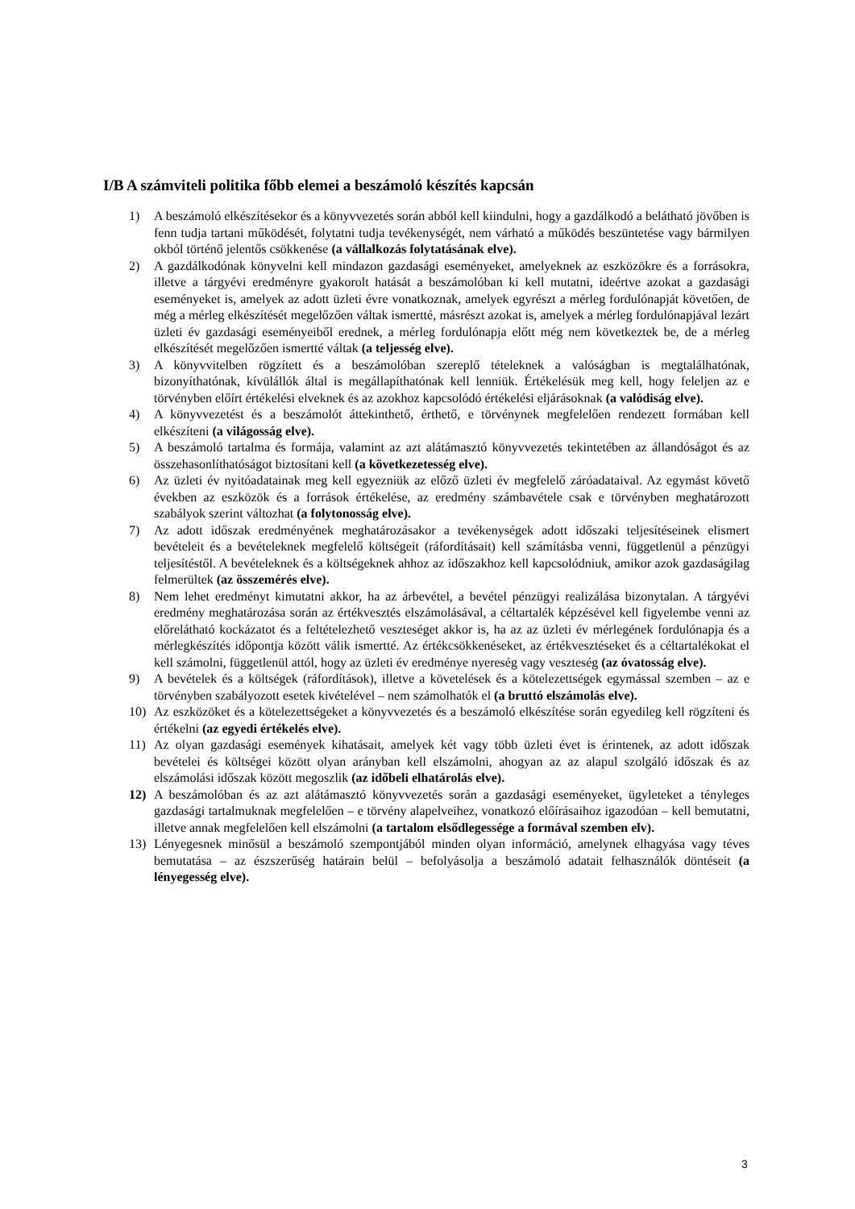I/B A számviteli politika főbb elemei a beszámoló készítés kapcsán
1) A beszámoló elkészítésekor és a könyvvezetés során abból kell kiindulni, hogy a gazdálkodó a belátható jövőben is fenn tudja tartani működését, folytatni tudja tevékenységét, nem várható a működés beszüntetése vagy bármilyen okból történő jelentős csökkenése (a vállalkozás folytatásának elve).
2) A gazdálkodónak könyvelni kell mindazon gazdasági eseményeket, amelyeknek az eszközökre és a forrásokra, illetve a tárgyévi eredményre gyakorolt hatását a beszámolóban ki kell mutatni, ideértve azokat a gazdasági eseményeket is, amelyek az adott üzleti évre vonatkoznak, amelyek egyrészt a mérleg fordulónapját követően, de még a mérleg elkészítését megelőzően váltak ismertté, másrészt azokat is, amelyek a mérleg fordulónapjával lezárt üzleti év gazdasági eseményeiből erednek, a mérleg fordulónapja előtt még nem következtek be, de a mérleg elkészítését megelőzően ismertté váltak (a teljesség elve).
3) A könyvvitelben rögzített és a beszámolóban szereplő tételeknek a valóságban is megtalálhatónak, bizonyíthatónak, kívülállók által is megállapíthatónak kell lenniük. Értékelésük meg kell, hogy feleljen az e törvényben előírt értékelési elveknek és az azokhoz kapcsolódó értékelési eljárásoknak (a valódiság elve).
4) A könyvvezetést és a beszámolót áttekinthető, érthető, e törvénynek megfelelően rendezett formában kell elkészíteni (a világosság elve).
5) A beszámoló tartalma és formája, valamint az azt alátámasztó könyvvezetés tekintetében az állandóságot és az összehasonlíthatóságot biztosítani kell (a következetesség elve).
6) Az üzleti év nyitóadatainak meg kell egyezniük az előző üzleti év megfelelő záróadataival. Az egymást követő években az eszközök és a források értékelése, az eredmény számbavétele csak e törvényben meghatározott szabályok szerint változhat (a folytonosság elve).
7) Az adott időszak eredményének meghatározásakor a tevékenységek adott időszaki teljesítéseinek elismert bevételeit és a bevételeknek megfelelő költségeit (ráfordításait) kell számításba venni, függetlenül a pénzügyi teljesítéstől. A bevételeknek és a költségeknek ahhoz az időszakhoz kell kapcsolódniuk, amikor azok gazdaságilag felmerültek (az összemérés elve).
8) Nem lehet eredményt kimutatni akkor, ha az árbevétel, a bevétel pénzügyi realizálása bizonytalan. A tárgyévi eredmény meghatározása során az értékvesztés elszámolásával, a céltartalék képzésével kell figyelembe venni az előrelátható kockázatot és a feltételezhető veszteséget akkor is, ha az az üzleti év mérlegének fordulónapja és a mérlegkészítés időpontja között válik ismertté. Az értékcsökkenéseket, az értékvesztéseket és a céltartalékokat el kell számolni, függetlenül attól, hogy az üzleti év eredménye nyereség vagy veszteség (az óvatosság elve).
9) A bevételek és a költségek (ráfordítások), illetve a követelések és a kötelezettségek egymással szemben – az e törvényben szabályozott esetek kivételével – nem számolhatók el (a bruttó elszámolás elve).
10) Az eszközöket és a kötelezettségeket a könyvvezetés és a beszámoló elkészítése során egyedileg kell rögzíteni és értékelni (az egyedi értékelés elve).
11) Az olyan gazdasági események kihatásait, amelyek két vagy több üzleti évet is érintenek, az adott időszak bevételei és költségei között olyan arányban kell elszámolni, ahogyan az az alapul szolgáló időszak és az elszámolási időszak között megoszlik (az időbeli elhatárolás elve).
12) A beszámolóban és az azt alátámasztó könyvvezetés során a gazdasági eseményeket, ügyleteket a tényleges gazdasági tartalmuknak megfelelően – e törvény alapelveihez, vonatkozó előírásaihoz igazodóan – kell bemutatni, illetve annak megfelelően kell elszámolni (a tartalom elsődlegessége a formával szemben elv).
13) Lényegesnek minősül a beszámoló szempontjából minden olyan információ, amelynek elhagyása vagy téves bemutatása – az észszerűség határain belül – befolyásolja a beszámoló adatait felhasználók döntéseit (a lényegesség elve).
3